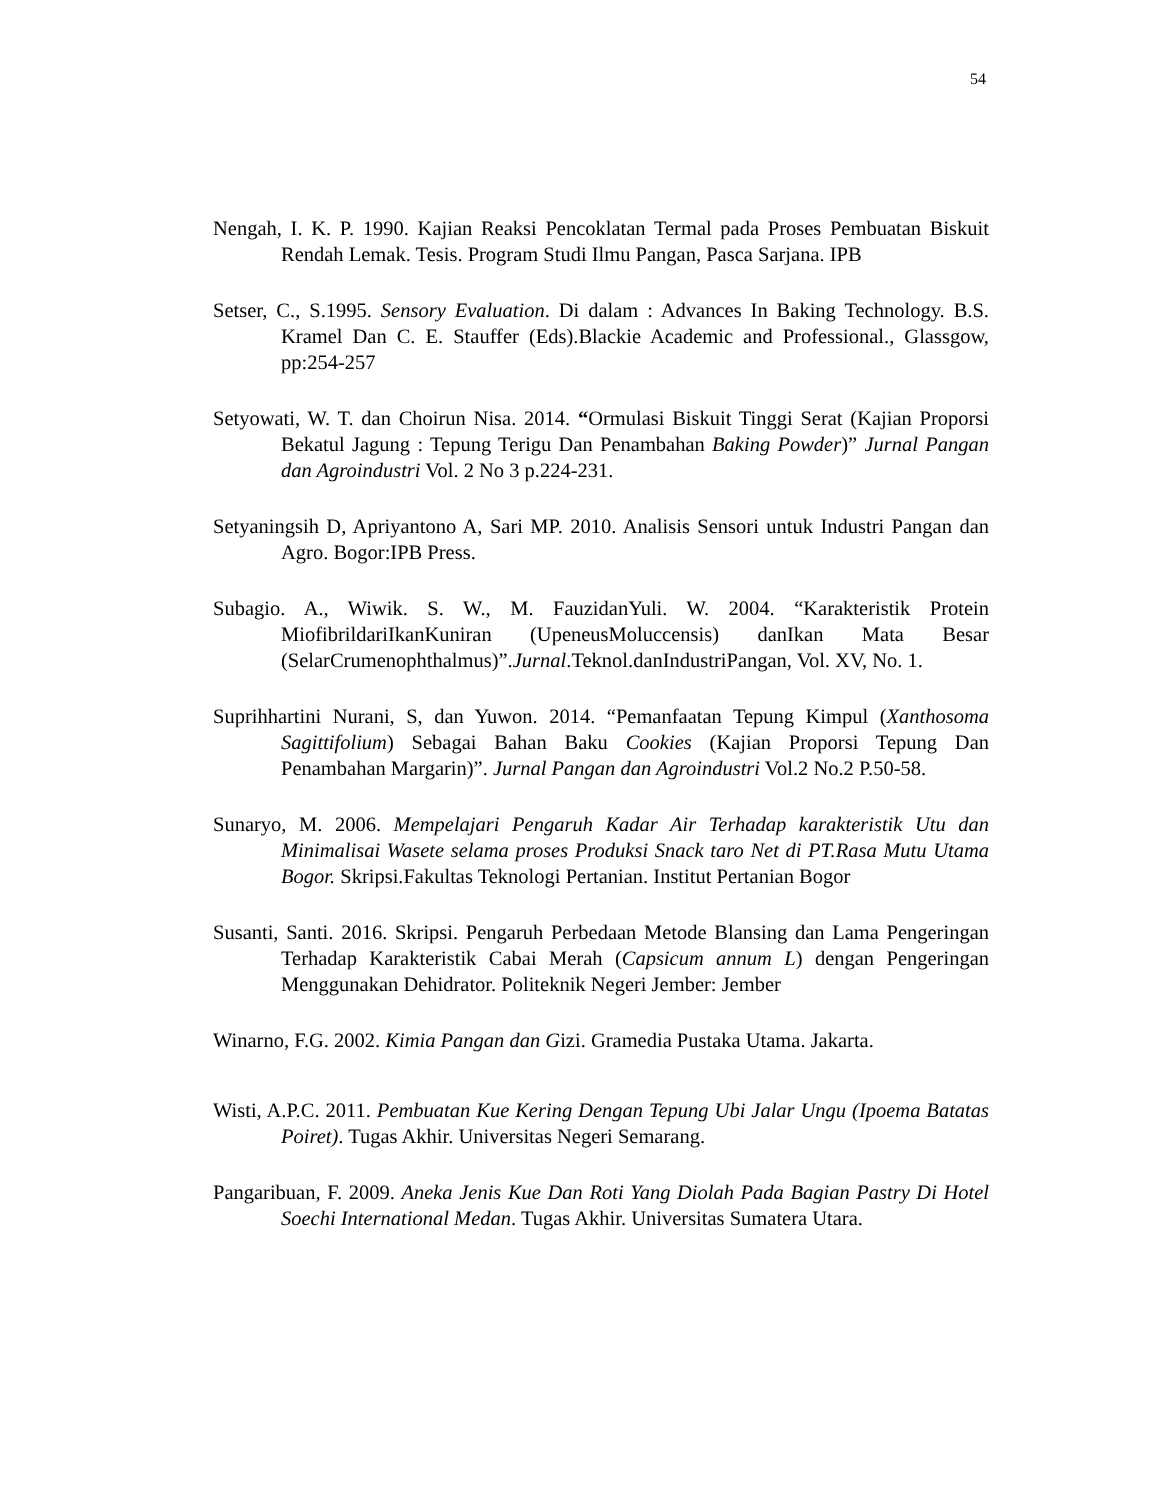54
Nengah, I. K. P. 1990. Kajian Reaksi Pencoklatan Termal pada Proses Pembuatan Biskuit Rendah Lemak. Tesis. Program Studi Ilmu Pangan, Pasca Sarjana. IPB
Setser, C., S.1995. Sensory Evaluation. Di dalam : Advances In Baking Technology. B.S. Kramel Dan C. E. Stauffer (Eds).Blackie Academic and Professional., Glassgow, pp:254-257
Setyowati, W. T. dan Choirun Nisa. 2014. “Ormulasi Biskuit Tinggi Serat (Kajian Proporsi Bekatul Jagung : Tepung Terigu Dan Penambahan Baking Powder)” Jurnal Pangan dan Agroindustri Vol. 2 No 3 p.224-231.
Setyaningsih D, Apriyantono A, Sari MP. 2010. Analisis Sensori untuk Industri Pangan dan Agro. Bogor:IPB Press.
Subagio. A., Wiwik. S. W., M. FauzidanYuli. W. 2004. “Karakteristik Protein MiofibrildariIkanKuniran (UpeneusMoluccensis) danIkan Mata Besar (SelarCrumenophthalmus)”.Jurnal.Teknol.danIndustriPangan, Vol. XV, No. 1.
Suprihhartini Nurani, S, dan Yuwon. 2014. “Pemanfaatan Tepung Kimpul (Xanthosoma Sagittifolium) Sebagai Bahan Baku Cookies (Kajian Proporsi Tepung Dan Penambahan Margarin)”. Jurnal Pangan dan Agroindustri Vol.2 No.2 P.50-58.
Sunaryo, M. 2006. Mempelajari Pengaruh Kadar Air Terhadap karakteristik Utu dan Minimalisai Wasete selama proses Produksi Snack taro Net di PT.Rasa Mutu Utama Bogor. Skripsi.Fakultas Teknologi Pertanian. Institut Pertanian Bogor
Susanti, Santi. 2016. Skripsi. Pengaruh Perbedaan Metode Blansing dan Lama Pengeringan Terhadap Karakteristik Cabai Merah (Capsicum annum L) dengan Pengeringan Menggunakan Dehidrator. Politeknik Negeri Jember: Jember
Winarno, F.G. 2002. Kimia Pangan dan Gizi. Gramedia Pustaka Utama. Jakarta.
Wisti, A.P.C. 2011. Pembuatan Kue Kering Dengan Tepung Ubi Jalar Ungu (Ipoema Batatas Poiret). Tugas Akhir. Universitas Negeri Semarang.
Pangaribuan, F. 2009. Aneka Jenis Kue Dan Roti Yang Diolah Pada Bagian Pastry Di Hotel Soechi International Medan. Tugas Akhir. Universitas Sumatera Utara.